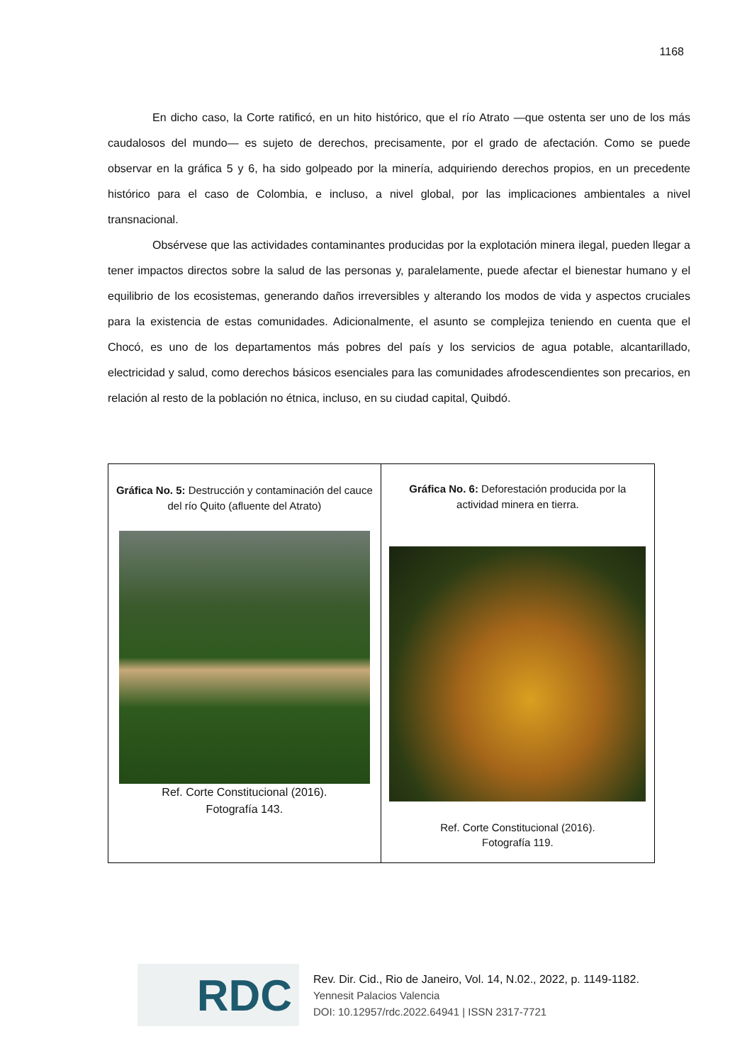1168
En dicho caso, la Corte ratificó, en un hito histórico, que el río Atrato —que ostenta ser uno de los más caudalosos del mundo— es sujeto de derechos, precisamente, por el grado de afectación. Como se puede observar en la gráfica 5 y 6, ha sido golpeado por la minería, adquiriendo derechos propios, en un precedente histórico para el caso de Colombia, e incluso, a nivel global, por las implicaciones ambientales a nivel transnacional.
Obsérvese que las actividades contaminantes producidas por la explotación minera ilegal, pueden llegar a tener impactos directos sobre la salud de las personas y, paralelamente, puede afectar el bienestar humano y el equilibrio de los ecosistemas, generando daños irreversibles y alterando los modos de vida y aspectos cruciales para la existencia de estas comunidades. Adicionalmente, el asunto se complejiza teniendo en cuenta que el Chocó, es uno de los departamentos más pobres del país y los servicios de agua potable, alcantarillado, electricidad y salud, como derechos básicos esenciales para las comunidades afrodescendientes son precarios, en relación al resto de la población no étnica, incluso, en su ciudad capital, Quibdó.
| Gráfica No. 5: Destrucción y contaminación del cauce del río Quito (afluente del Atrato) Ref. Corte Constitucional (2016). Fotografía 143. | Gráfica No. 6: Deforestación producida por la actividad minera en tierra. Ref. Corte Constitucional (2016). Fotografía 119. |
RDC
Rev. Dir. Cid., Rio de Janeiro, Vol. 14, N.02., 2022, p. 1149-1182.
Yennesit Palacios Valencia
DOI: 10.12957/rdc.2022.64941 | ISSN 2317-7721